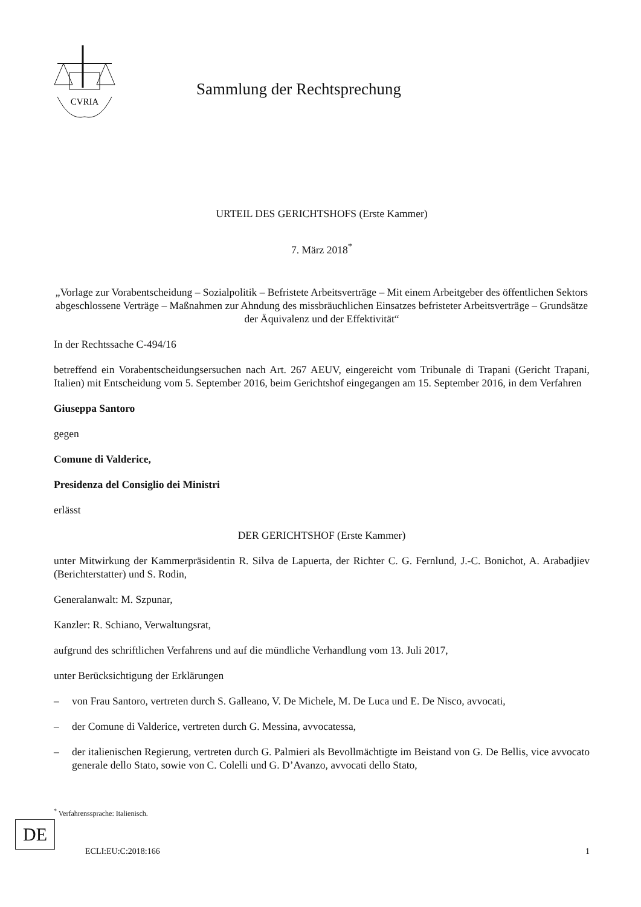CVRIA
Sammlung der Rechtsprechung
URTEIL DES GERICHTSHOFS (Erste Kammer)
7. März 2018<sup>*</sup>
„Vorlage zur Vorabentscheidung – Sozialpolitik – Befristete Arbeitsverträge – Mit einem Arbeitgeber des öffentlichen Sektors abgeschlossene Verträge – Maßnahmen zur Ahndung des missbräuchlichen Einsatzes befristeter Arbeitsverträge – Grundsätze der Äquivalenz und der Effektivität“
In der Rechtssache C-494/16
betreffend ein Vorabentscheidungsersuchen nach Art. 267 AEUV, eingereicht vom Tribunale di Trapani (Gericht Trapani, Italien) mit Entscheidung vom 5. September 2016, beim Gerichtshof eingegangen am 15. September 2016, in dem Verfahren
Giuseppa Santoro
gegen
Comune di Valderice,
Presidenza del Consiglio dei Ministri
erlässt
DER GERICHTSHOF (Erste Kammer)
unter Mitwirkung der Kammerpräsidentin R. Silva de Lapuerta, der Richter C. G. Fernlund, J.-C. Bonichot, A. Arabadjiev (Berichterstatter) und S. Rodin,
Generalanwalt: M. Szpunar,
Kanzler: R. Schiano, Verwaltungsrat,
aufgrund des schriftlichen Verfahrens und auf die mündliche Verhandlung vom 13. Juli 2017,
unter Berücksichtigung der Erklärungen
– von Frau Santoro, vertreten durch S. Galleano, V. De Michele, M. De Luca und E. De Nisco, avvocati,
– der Comune di Valderice, vertreten durch G. Messina, avvocatessa,
– der italienischen Regierung, vertreten durch G. Palmieri als Bevollmächtigte im Beistand von G. De Bellis, vice avvocato generale dello Stato, sowie von C. Colelli und G. D’Avanzo, avvocati dello Stato,
<sup>*</sup> Verfahrenssprache: Italienisch.
DE
ECLI:EU:C:2018:166 1